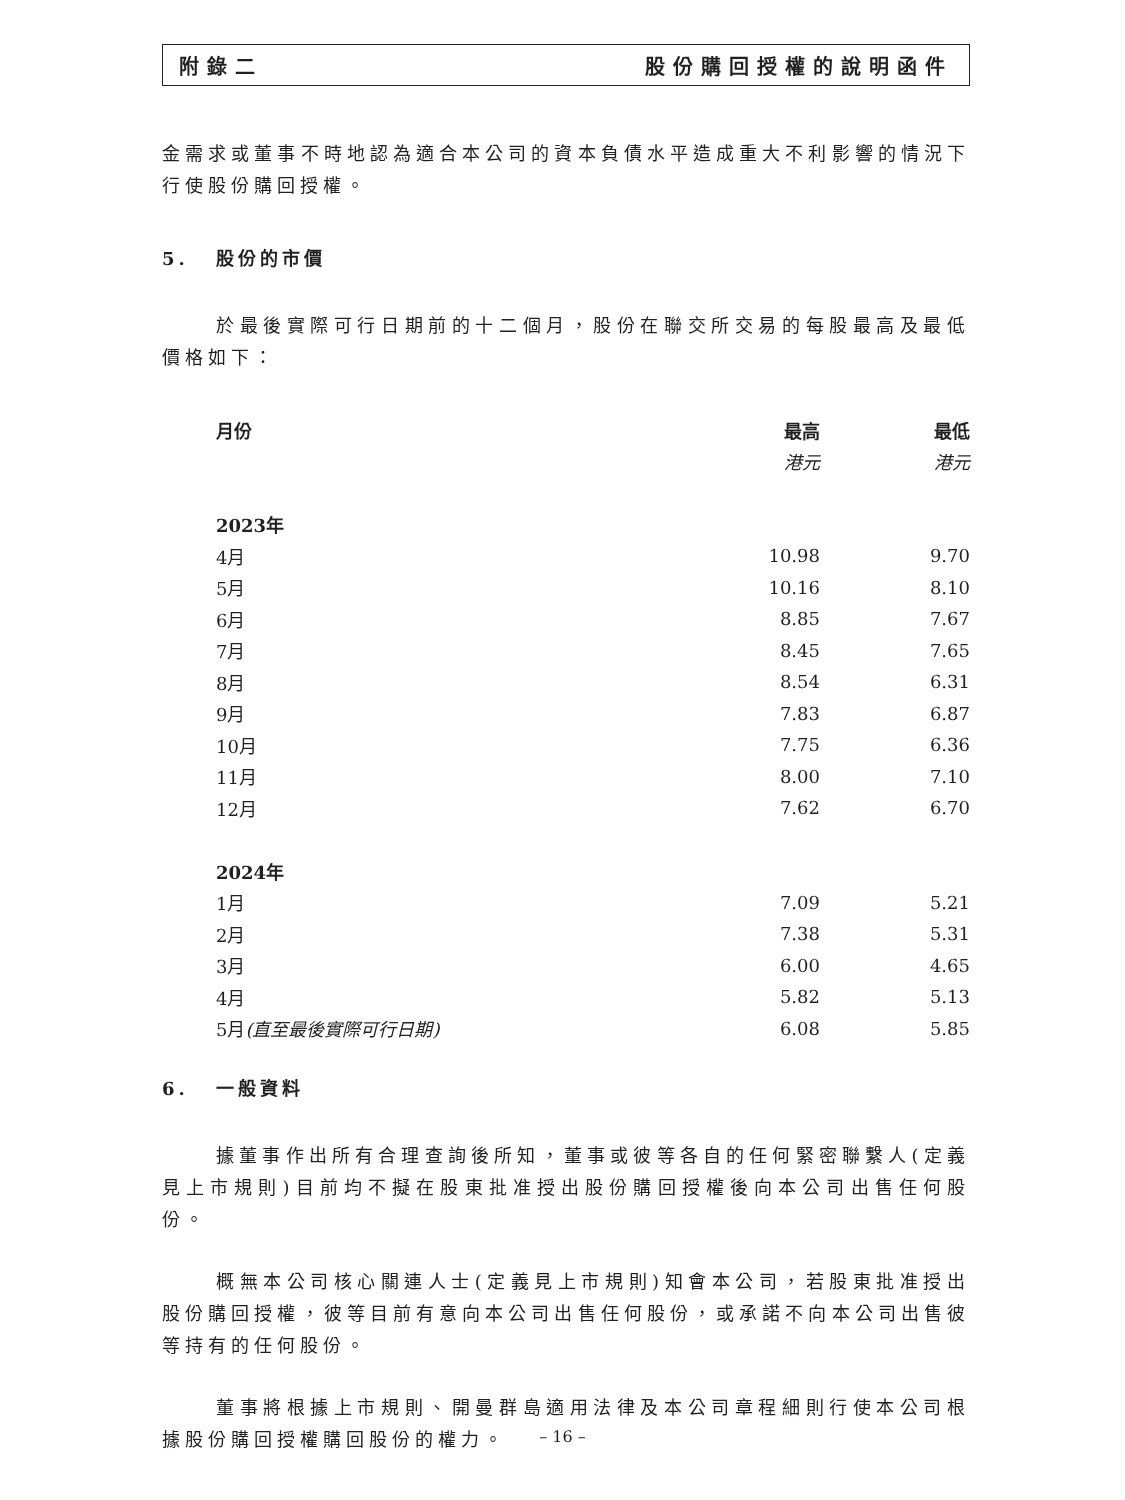附錄二 股份購回授權的說明函件
金需求或董事不時地認為適合本公司的資本負債水平造成重大不利影響的情況下行使股份購回授權。
5. 股份的市價
於最後實際可行日期前的十二個月，股份在聯交所交易的每股最高及最低價格如下：
| 月份 | 最高 | 最低 |
| --- | --- | --- |
| | 港元 | 港元 |
| 2023年 | | |
| 4月 | 10.98 | 9.70 |
| 5月 | 10.16 | 8.10 |
| 6月 | 8.85 | 7.67 |
| 7月 | 8.45 | 7.65 |
| 8月 | 8.54 | 6.31 |
| 9月 | 7.83 | 6.87 |
| 10月 | 7.75 | 6.36 |
| 11月 | 8.00 | 7.10 |
| 12月 | 7.62 | 6.70 |
| 2024年 | | |
| 1月 | 7.09 | 5.21 |
| 2月 | 7.38 | 5.31 |
| 3月 | 6.00 | 4.65 |
| 4月 | 5.82 | 5.13 |
| 5月 (直至最後實際可行日期) | 6.08 | 5.85 |
6. 一般資料
據董事作出所有合理查詢後所知，董事或彼等各自的任何緊密聯繫人(定義見上市規則)目前均不擬在股東批准授出股份購回授權後向本公司出售任何股份。
概無本公司核心關連人士(定義見上市規則)知會本公司，若股東批准授出股份購回授權，彼等目前有意向本公司出售任何股份，或承諾不向本公司出售彼等持有的任何股份。
董事將根據上市規則、開曼群島適用法律及本公司章程細則行使本公司根據股份購回授權購回股份的權力。
– 16 –